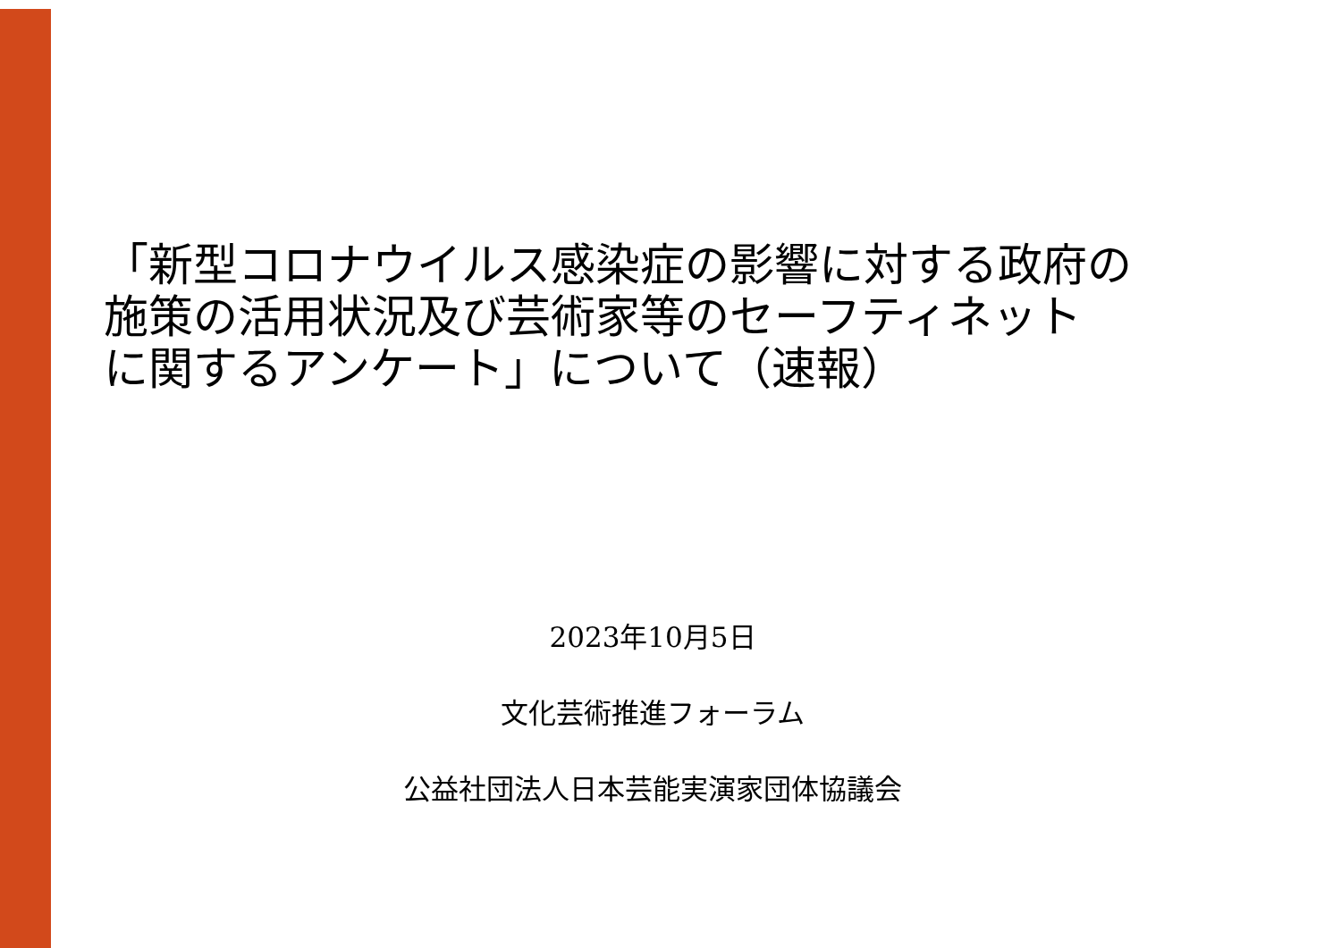「新型コロナウイルス感染症の影響に対する政府の
施策の活用状況及び芸術家等のセーフティネット
に関するアンケート」について（速報）
2023年10月5日
文化芸術推進フォーラム
公益社団法人日本芸能実演家団体協議会